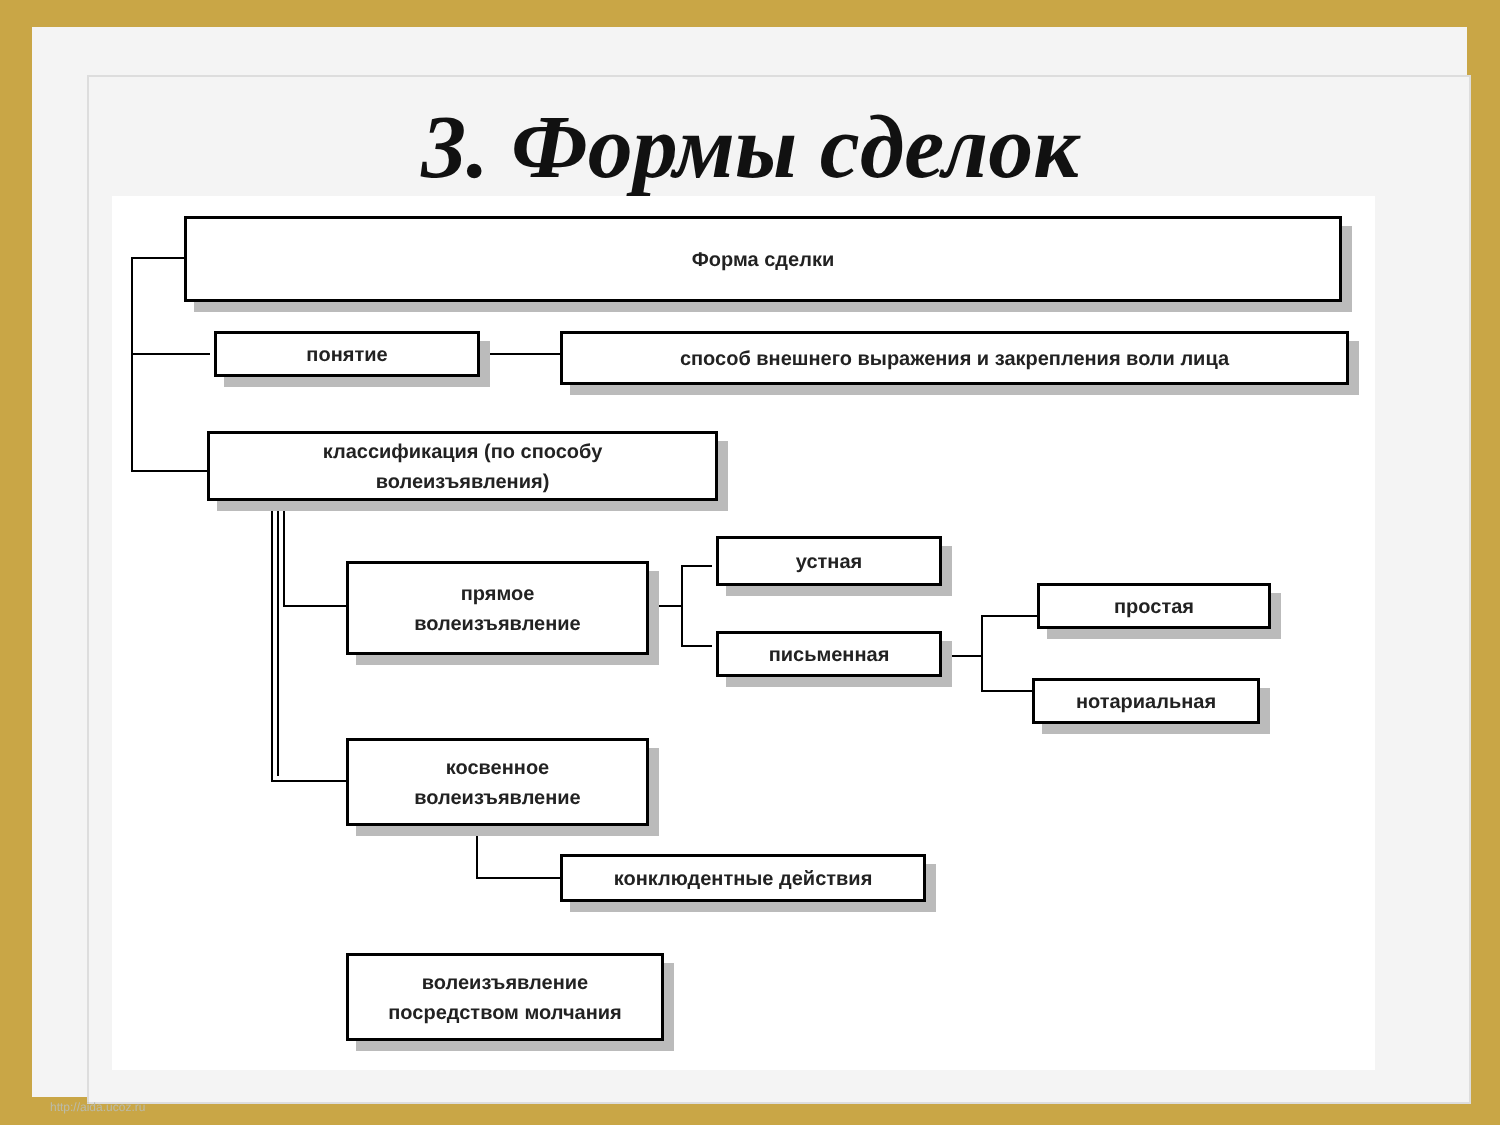3. Формы сделок
Форма сделки
понятие способ внешнего выражения и закрепления воли лица
классификация (по способу
волеизъявления)
прямое
волеизъявление
устная
письменная
простая
нотариальная
косвенное
волеизъявление
конклюдентные действия
волеизъявление
посредством молчания
http://aida.ucoz.ru